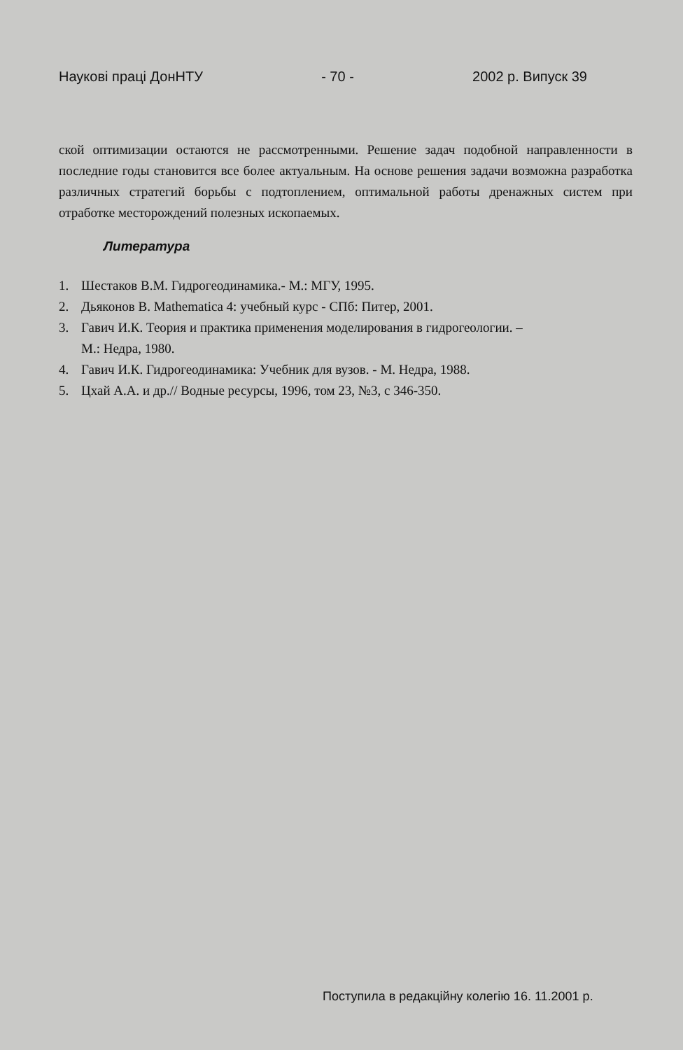Наукові праці ДонНТУ - 70 - 2002 р. Випуск 39
ской оптимизации остаются не рассмотренными. Решение задач подобной направленности в последние годы становится все более актуальным. На основе решения задачи возможна разработка различных стратегий борьбы с подтоплением, оптимальной работы дренажных систем при отработке месторождений полезных ископаемых.
Литература
1. Шестаков В.М. Гидрогеодинамика.- М.: МГУ, 1995.
2. Дьяконов В. Mathematica 4: учебный курс - СПб: Питер, 2001.
3. Гавич И.К. Теория и практика применения моделирования в гидрогеологии. –
М.: Недра, 1980.
4. Гавич И.К. Гидрогеодинамика: Учебник для вузов. - М. Недра, 1988.
5. Цхай А.А. и др.// Водные ресурсы, 1996, том 23, №3, с 346-350.
Поступила в редакційну колегію 16. 11.2001 р.